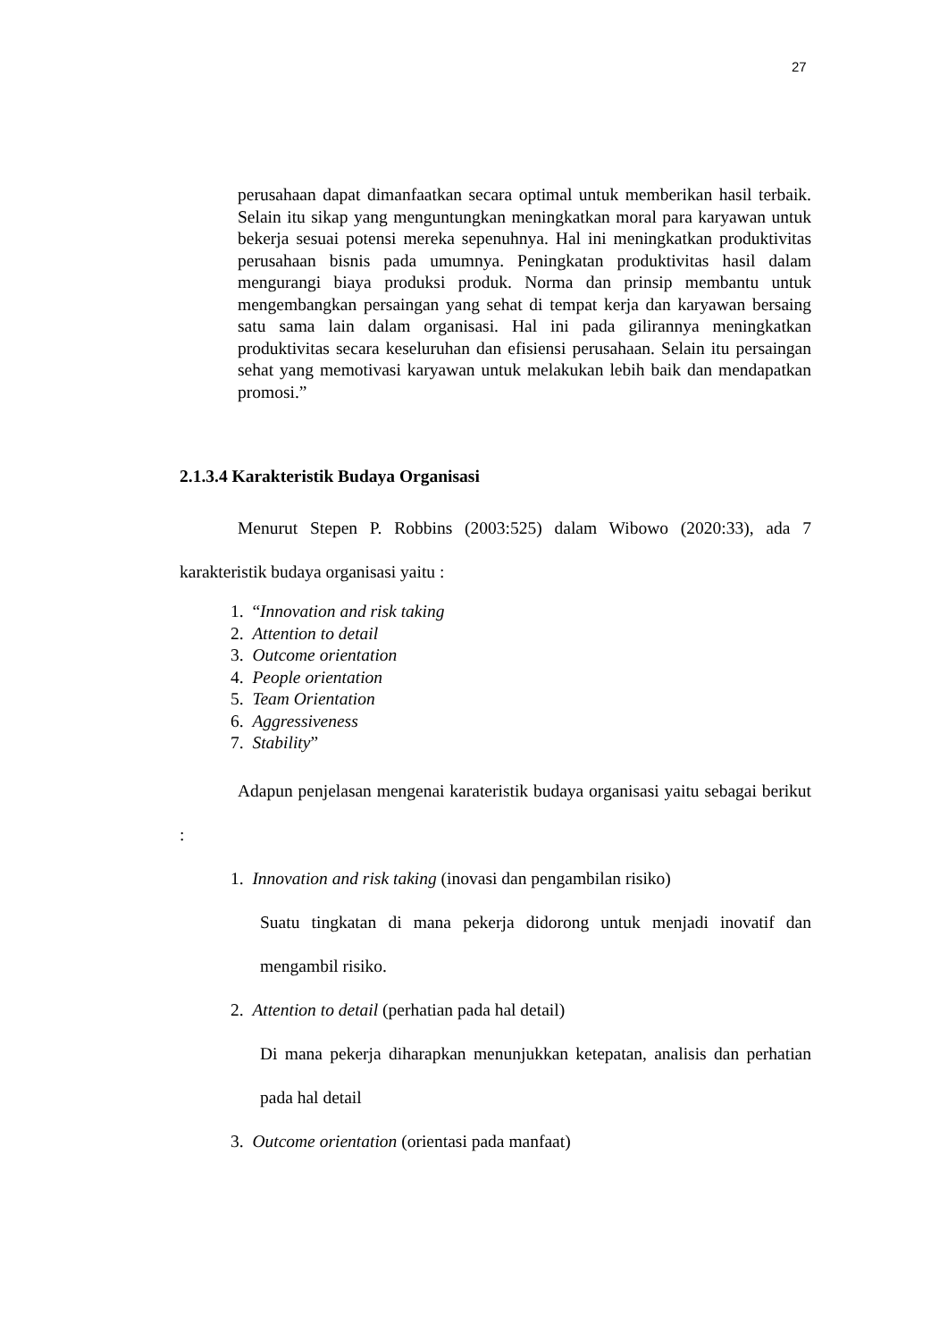27
perusahaan dapat dimanfaatkan secara optimal untuk memberikan hasil terbaik. Selain itu sikap yang menguntungkan meningkatkan moral para karyawan untuk bekerja sesuai potensi mereka sepenuhnya. Hal ini meningkatkan produktivitas perusahaan bisnis pada umumnya. Peningkatan produktivitas hasil dalam mengurangi biaya produksi produk. Norma dan prinsip membantu untuk mengembangkan persaingan yang sehat di tempat kerja dan karyawan bersaing satu sama lain dalam organisasi. Hal ini pada gilirannya meningkatkan produktivitas secara keseluruhan dan efisiensi perusahaan. Selain itu persaingan sehat yang memotivasi karyawan untuk melakukan lebih baik dan mendapatkan promosi.”
2.1.3.4 Karakteristik Budaya Organisasi
Menurut Stepen P. Robbins (2003:525) dalam Wibowo (2020:33), ada 7 karakteristik budaya organisasi yaitu :
1. “Innovation and risk taking
2. Attention to detail
3. Outcome orientation
4. People orientation
5. Team Orientation
6. Aggressiveness
7. Stability”
Adapun penjelasan mengenai karateristik budaya organisasi yaitu sebagai berikut :
1. Innovation and risk taking (inovasi dan pengambilan risiko)
Suatu tingkatan di mana pekerja didorong untuk menjadi inovatif dan mengambil risiko.
2. Attention to detail (perhatian pada hal detail)
Di mana pekerja diharapkan menunjukkan ketepatan, analisis dan perhatian pada hal detail
3. Outcome orientation (orientasi pada manfaat)